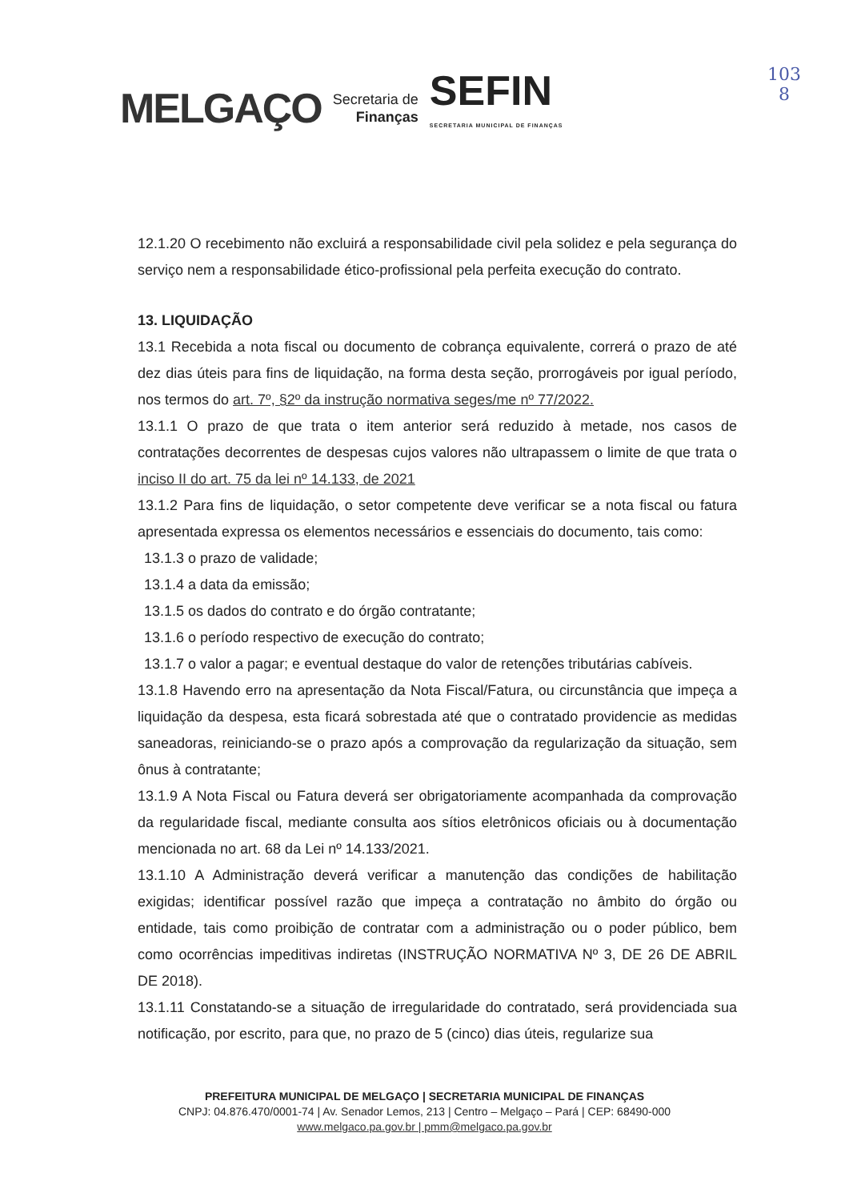103
8
MELGAÇO
Secretaria de
Finanças
SEFIN
SECRETARIA MUNICIPAL DE FINANÇAS
12.1.20 O recebimento não excluirá a responsabilidade civil pela solidez e pela segurança do serviço nem a responsabilidade ético-profissional pela perfeita execução do contrato.
13. LIQUIDAÇÃO
13.1 Recebida a nota fiscal ou documento de cobrança equivalente, correrá o prazo de até dez dias úteis para fins de liquidação, na forma desta seção, prorrogáveis por igual período, nos termos do art. 7º, §2º da instrução normativa seges/me nº 77/2022.
13.1.1 O prazo de que trata o item anterior será reduzido à metade, nos casos de contratações decorrentes de despesas cujos valores não ultrapassem o limite de que trata o inciso II do art. 75 da lei nº 14.133, de 2021
13.1.2 Para fins de liquidação, o setor competente deve verificar se a nota fiscal ou fatura apresentada expressa os elementos necessários e essenciais do documento, tais como:
13.1.3 o prazo de validade;
13.1.4 a data da emissão;
13.1.5 os dados do contrato e do órgão contratante;
13.1.6 o período respectivo de execução do contrato;
13.1.7 o valor a pagar; e eventual destaque do valor de retenções tributárias cabíveis.
13.1.8 Havendo erro na apresentação da Nota Fiscal/Fatura, ou circunstância que impeça a liquidação da despesa, esta ficará sobrestada até que o contratado providencie as medidas saneadoras, reiniciando-se o prazo após a comprovação da regularização da situação, sem ônus à contratante;
13.1.9 A Nota Fiscal ou Fatura deverá ser obrigatoriamente acompanhada da comprovação da regularidade fiscal, mediante consulta aos sítios eletrônicos oficiais ou à documentação mencionada no art. 68 da Lei nº 14.133/2021.
13.1.10 A Administração deverá verificar a manutenção das condições de habilitação exigidas; identificar possível razão que impeça a contratação no âmbito do órgão ou entidade, tais como proibição de contratar com a administração ou o poder público, bem como ocorrências impeditivas indiretas (INSTRUÇÃO NORMATIVA Nº 3, DE 26 DE ABRIL DE 2018).
13.1.11 Constatando-se a situação de irregularidade do contratado, será providenciada sua notificação, por escrito, para que, no prazo de 5 (cinco) dias úteis, regularize sua
PREFEITURA MUNICIPAL DE MELGAÇO | SECRETARIA MUNICIPAL DE FINANÇAS
CNPJ: 04.876.470/0001-74 | Av. Senador Lemos, 213 | Centro – Melgaço – Pará | CEP: 68490-000
www.melgaco.pa.gov.br | pmm@melgaco.pa.gov.br